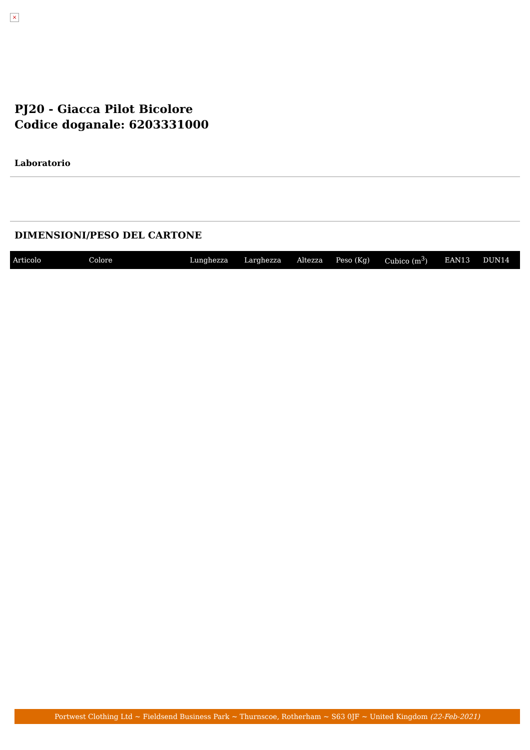×
PJ20 - Giacca Pilot Bicolore
Codice doganale: 6203331000
Laboratorio
DIMENSIONI/PESO DEL CARTONE
| Articolo | Colore | Lunghezza | Larghezza | Altezza | Peso (Kg) | Cubico (m<sup>3</sup>) | EAN13 | DUN14 |
| --- | --- | --- | --- | --- | --- | --- | --- | --- |
Portwest Clothing Ltd ~ Fieldsend Business Park ~ Thurnscoe, Rotherham ~ S63 0JF ~ United Kingdom (22-Feb-2021)